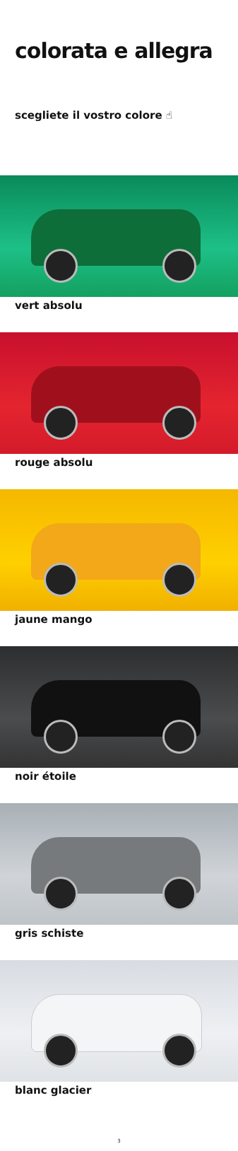colorata e allegra
scegliete il vostro colore ☝
vert absolu
rouge absolu
jaune mango
noir étoile
gris schiste
blanc glacier
3